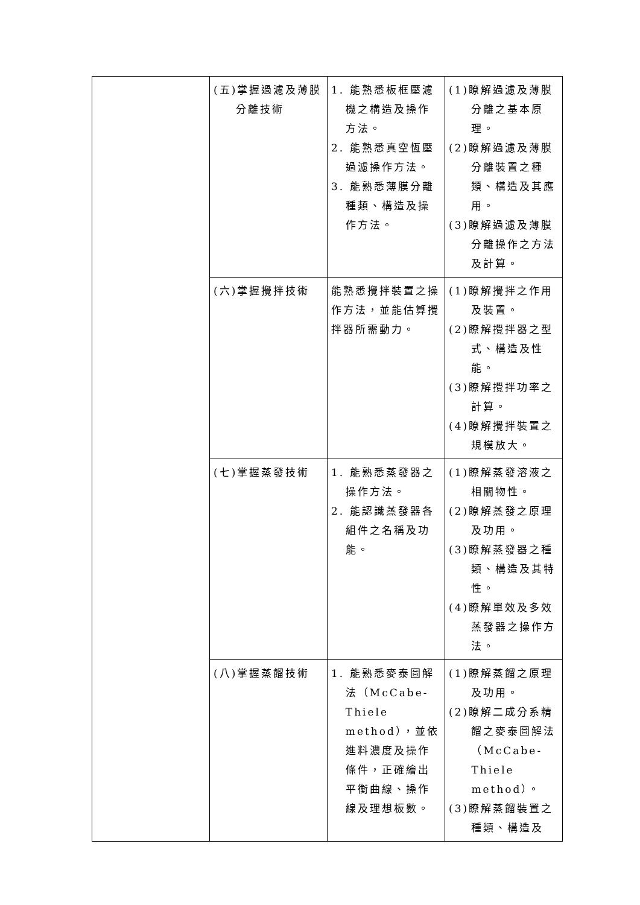| | (五)掌握過濾及薄膜分離技術 | 1. 能熟悉板框壓濾機之構造及操作方法。 2. 能熟悉真空恆壓過濾操作方法。 3. 能熟悉薄膜分離種類、構造及操作方法。 | (1)瞭解過濾及薄膜分離之基本原理。 (2)瞭解過濾及薄膜分離裝置之種類、構造及其應用。 (3)瞭解過濾及薄膜分離操作之方法及計算。 |
| | (六)掌握攪拌技術 | 能熟悉攪拌裝置之操作方法，並能估算攪拌器所需動力。 | (1)瞭解攪拌之作用及裝置。 (2)瞭解攪拌器之型式、構造及性能。 (3)瞭解攪拌功率之計算。 (4)瞭解攪拌裝置之規模放大。 |
| | (七)掌握蒸發技術 | 1. 能熟悉蒸發器之操作方法。 2. 能認識蒸發器各組件之名稱及功能。 | (1)瞭解蒸發溶液之相關物性。 (2)瞭解蒸發之原理及功用。 (3)瞭解蒸發器之種類、構造及其特性。 (4)瞭解單效及多效蒸發器之操作方法。 |
| | (八)掌握蒸餾技術 | 1. 能熟悉麥泰圖解法（McCabe-Thiele method），並依進料濃度及操作條件，正確繪出平衡曲線、操作線及理想板數。 | (1)瞭解蒸餾之原理及功用。 (2)瞭解二成分系精餾之麥泰圖解法（McCabe-Thiele method）。 (3)瞭解蒸餾裝置之種類、構造及 |